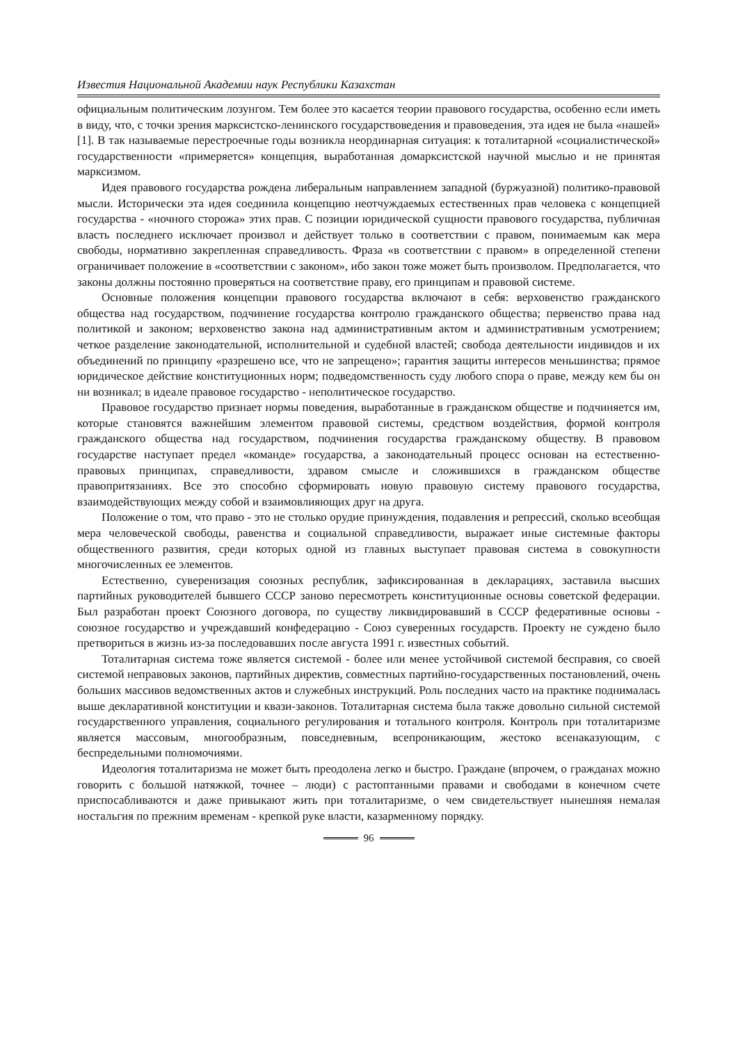Известия Национальной Академии наук Республики Казахстан
официальным политическим лозунгом. Тем более это касается теории правового государства, особенно если иметь в виду, что, с точки зрения марксистско-ленинского государствоведения и правоведения, эта идея не была «нашей» [1]. В так называемые перестроечные годы возникла неординарная ситуация: к тоталитарной «социалистической» государственности «примеряется» концепция, выработанная домарксистской научной мыслью и не принятая марксизмом.
Идея правового государства рождена либеральным направлением западной (буржуазной) политико-правовой мысли. Исторически эта идея соединила концепцию неотчуждаемых естественных прав человека с концепцией государства - «ночного сторожа» этих прав. С позиции юридической сущности правового государства, публичная власть последнего исключает произвол и действует только в соответствии с правом, понимаемым как мера свободы, нормативно закрепленная справедливость. Фраза «в соответствии с правом» в определенной степени ограничивает положение в «соответствии с законом», ибо закон тоже может быть произволом. Предполагается, что законы должны постоянно проверяться на соответствие праву, его принципам и правовой системе.
Основные положения концепции правового государства включают в себя: верховенство гражданского общества над государством, подчинение государства контролю гражданского общества; первенство права над политикой и законом; верховенство закона над административным актом и административным усмотрением; четкое разделение законодательной, исполнительной и судебной властей; свобода деятельности индивидов и их объединений по принципу «разрешено все, что не запрещено»; гарантия защиты интересов меньшинства; прямое юридическое действие конституционных норм; подведомственность суду любого спора о праве, между кем бы он ни возникал; в идеале правовое государство - неполитическое государство.
Правовое государство признает нормы поведения, выработанные в гражданском обществе и подчиняется им, которые становятся важнейшим элементом правовой системы, средством воздействия, формой контроля гражданского общества над государством, подчинения государства гражданскому обществу. В правовом государстве наступает предел «команде» государства, а законодательный процесс основан на естественно- правовых принципах, справедливости, здравом смысле и сложившихся в гражданском обществе правопритязаниях. Все это способно сформировать новую правовую систему правового государства, взаимодействующих между собой и взаимовлияющих друг на друга.
Положение о том, что право - это не столько орудие принуждения, подавления и репрессий, сколько всеобщая мера человеческой свободы, равенства и социальной справедливости, выражает иные системные факторы общественного развития, среди которых одной из главных выступает правовая система в совокупности многочисленных ее элементов.
Естественно, суверенизация союзных республик, зафиксированная в декларациях, заставила высших партийных руководителей бывшего СССР заново пересмотреть конституционные основы советской федерации. Был разработан проект Союзного договора, по существу ликвидировавший в СССР федеративные основы - союзное государство и учреждавший конфедерацию - Союз суверенных государств. Проекту не суждено было претвориться в жизнь из-за последовавших после августа 1991 г. известных событий.
Тоталитарная система тоже является системой - более или менее устойчивой системой бесправия, со своей системой неправовых законов, партийных директив, совместных партийно-государственных постановлений, очень больших массивов ведомственных актов и служебных инструкций. Роль последних часто на практике поднималась выше декларативной конституции и квази-законов. Тоталитарная система была также довольно сильной системой государственного управления, социального регулирования и тотального контроля. Контроль при тоталитаризме является массовым, многообразным, повседневным, всепроникающим, жестоко всенаказующим, с беспредельными полномочиями.
Идеология тоталитаризма не может быть преодолена легко и быстро. Граждане (впрочем, о гражданах можно говорить с большой натяжкой, точнее – люди) с растоптанными правами и свободами в конечном счете приспосабливаются и даже привыкают жить при тоталитаризме, о чем свидетельствует нынешняя немалая ностальгия по прежним временам - крепкой руке власти, казарменному порядку.
96